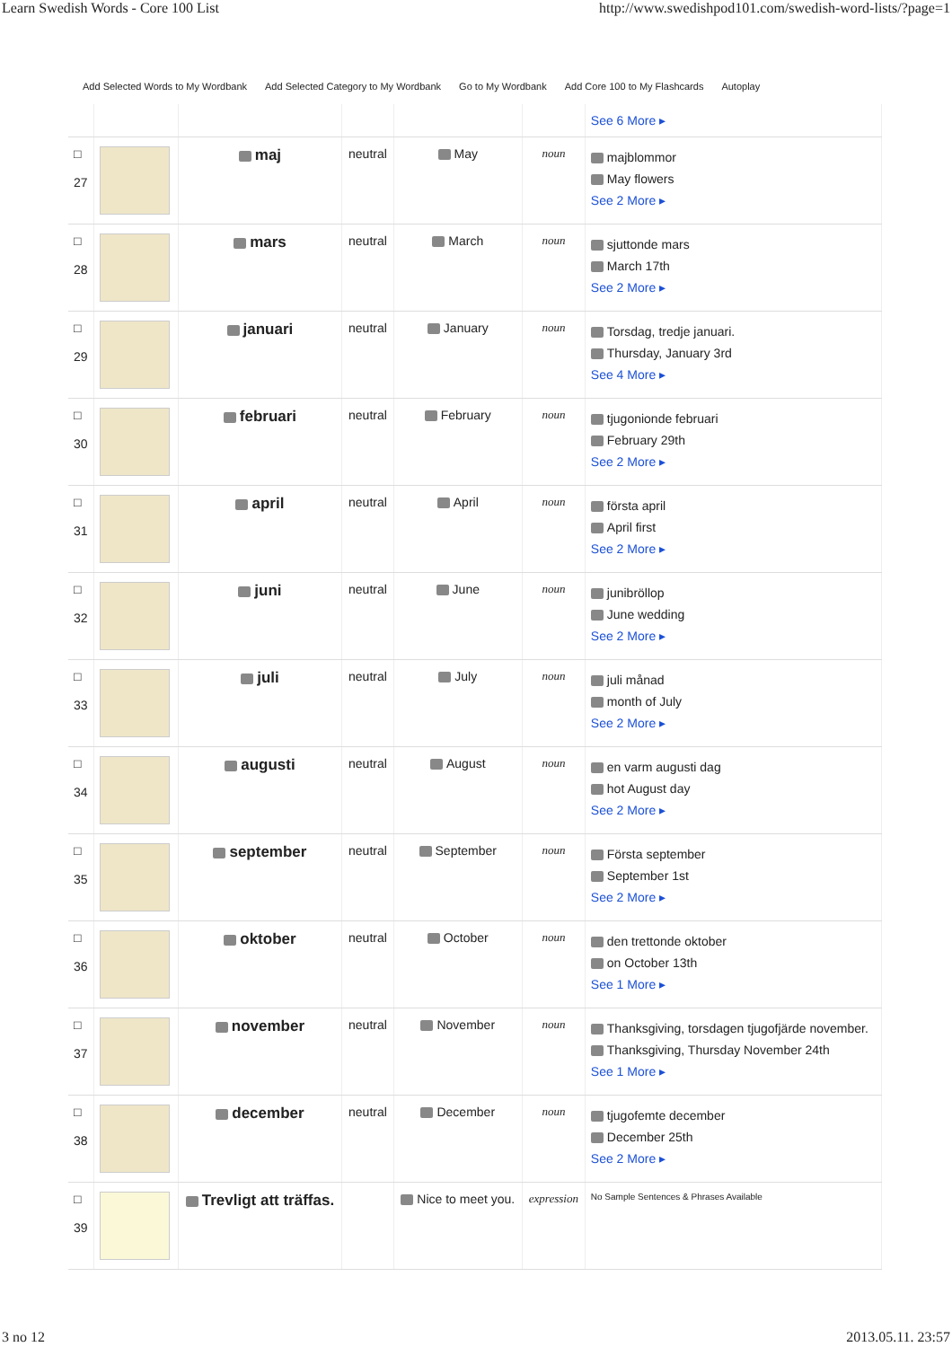Learn Swedish Words - Core 100 List http://www.swedishpod101.com/swedish-word-lists/?page=1
Add Selected Words to My Wordbank Add Selected Category to My Wordbank Go to My Wordbank Add Core 100 to My Flashcards Autoplay
| | | | | | | See 6 More ▸ |
| □ 27 | | maj | neutral | May | noun | majblommor May flowers See 2 More ▸ |
| □ 28 | | mars | neutral | March | noun | sjuttonde mars March 17th See 2 More ▸ |
| □ 29 | | januari | neutral | January | noun | Torsdag, tredje januari. Thursday, January 3rd See 4 More ▸ |
| □ 30 | | februari | neutral | February | noun | tjugonionde februari February 29th See 2 More ▸ |
| □ 31 | | april | neutral | April | noun | första april April first See 2 More ▸ |
| □ 32 | | juni | neutral | June | noun | junibröllop June wedding See 2 More ▸ |
| □ 33 | | juli | neutral | July | noun | juli månad month of July See 2 More ▸ |
| □ 34 | | augusti | neutral | August | noun | en varm augusti dag hot August day See 2 More ▸ |
| □ 35 | | september | neutral | September | noun | Första september September 1st See 2 More ▸ |
| □ 36 | | oktober | neutral | October | noun | den trettonde oktober on October 13th See 1 More ▸ |
| □ 37 | | november | neutral | November | noun | Thanksgiving, torsdagen tjugofjärde november. Thanksgiving, Thursday November 24th See 1 More ▸ |
| □ 38 | | december | neutral | December | noun | tjugofemte december December 25th See 2 More ▸ |
| □ 39 | | Trevligt att träffas. | | Nice to meet you. | expression | No Sample Sentences & Phrases Available |
3 no 12 2013.05.11. 23:57